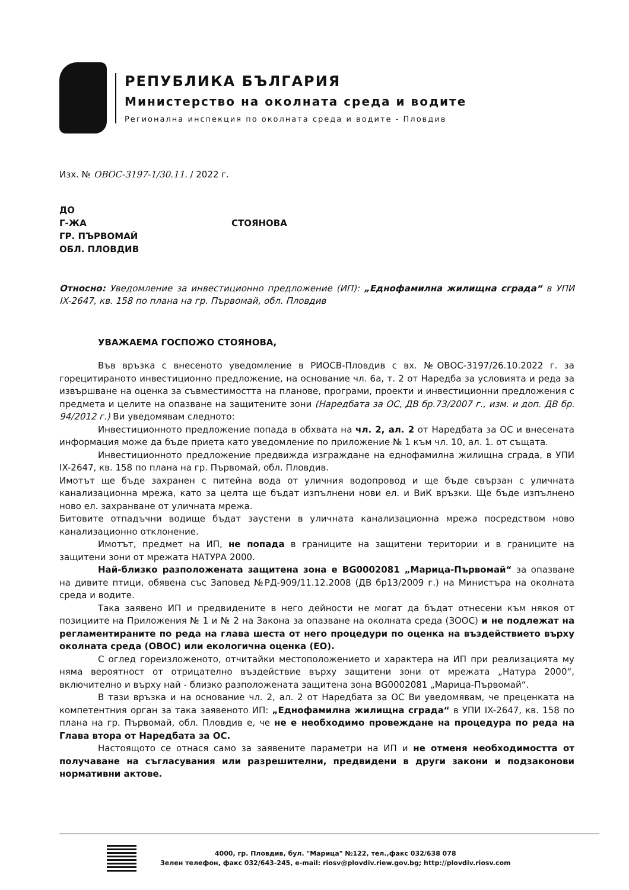РЕПУБЛИКА БЪЛГАРИЯ
Министерство на околната среда и водите
Регионална инспекция по околната среда и водите - Пловдив
Изх. № ОВОС-3197-1/30.11. / 2022 г.
ДО
Г-ЖА СТОЯНОВА
ГР. ПЪРВОМАЙ
ОБЛ. ПЛОВДИВ
Относно: Уведомление за инвестиционно предложение (ИП): „Еднофамилна жилищна сграда“ в УПИ IX-2647, кв. 158 по плана на гр. Първомай, обл. Пловдив
УВАЖАЕМА ГОСПОЖО СТОЯНОВА,
Във връзка с внесеното уведомление в РИОСВ-Пловдив с вх. №ОВОС-3197/26.10.2022 г. за горецитираното инвестиционно предложение, на основание чл. 6а, т. 2 от Наредба за условията и реда за извършване на оценка за съвместимостта на планове, програми, проекти и инвестиционни предложения с предмета и целите на опазване на защитените зони (Наредбата за ОС, ДВ бр.73/2007 г., изм. и доп. ДВ бр. 94/2012 г.) Ви уведомявам следното:
Инвестиционното предложение попада в обхвата на чл. 2, ал. 2 от Наредбата за ОС и внесената информация може да бъде приета като уведомление по приложение № 1 към чл. 10, ал. 1. от същата.
Инвестиционното предложение предвижда изграждане на еднофамилна жилищна сграда, в УПИ IX-2647, кв. 158 по плана на гр. Първомай, обл. Пловдив.
Имотът ще бъде захранен с питейна вода от уличния водопровод и ще бъде свързан с уличната канализационна мрежа, като за целта ще бъдат изпълнени нови ел. и ВиК връзки. Ще бъде изпълнено ново ел. захранване от уличната мрежа.
Битовите отпадъчни водище бъдат заустени в уличната канализационна мрежа посредством ново канализационно отклонение.
Имотът, предмет на ИП, не попада в границите на защитени територии и в границите на защитени зони от мрежата НАТУРА 2000.
Най-близко разположената защитена зона е BG0002081 „Марица-Първомай“ за опазване на дивите птици, обявена със Заповед №РД-909/11.12.2008 (ДВ бр13/2009 г.) на Министъра на околната среда и водите.
Така заявено ИП и предвидените в него дейности не могат да бъдат отнесени към някоя от позициите на Приложения № 1 и № 2 на Закона за опазване на околната среда (ЗООС) и не подлежат на регламентираните по реда на глава шеста от него процедури по оценка на въздействието върху околната среда (ОВОС) или екологична оценка (ЕО).
С оглед гореизложеното, отчитайки местоположението и характера на ИП при реализацията му няма вероятност от отрицателно въздействие върху защитени зони от мрежата „Натура 2000“, включително и върху най - близко разположената защитена зона BG0002081 „Марица-Първомай“.
В тази връзка и на основание чл. 2, ал. 2 от Наредбата за ОС Ви уведомявам, че преценката на компетентния орган за така заявеното ИП: „Еднофамилна жилищна сграда“ в УПИ IX-2647, кв. 158 по плана на гр. Първомай, обл. Пловдив е, че не е необходимо провеждане на процедура по реда на Глава втора от Наредбата за ОС.
Настоящото се отнася само за заявените параметри на ИП и не отменя необходимостта от получаване на съгласувания или разрешителни, предвидени в други закони и подзаконови нормативни актове.
4000, гр. Пловдив, бул. "Марица" №122, тел.,факс 032/638 078
Зелен телефон, факс 032/643-245, e-mail: riosv@plovdiv.riew.gov.bg; http://plovdiv.riosv.com